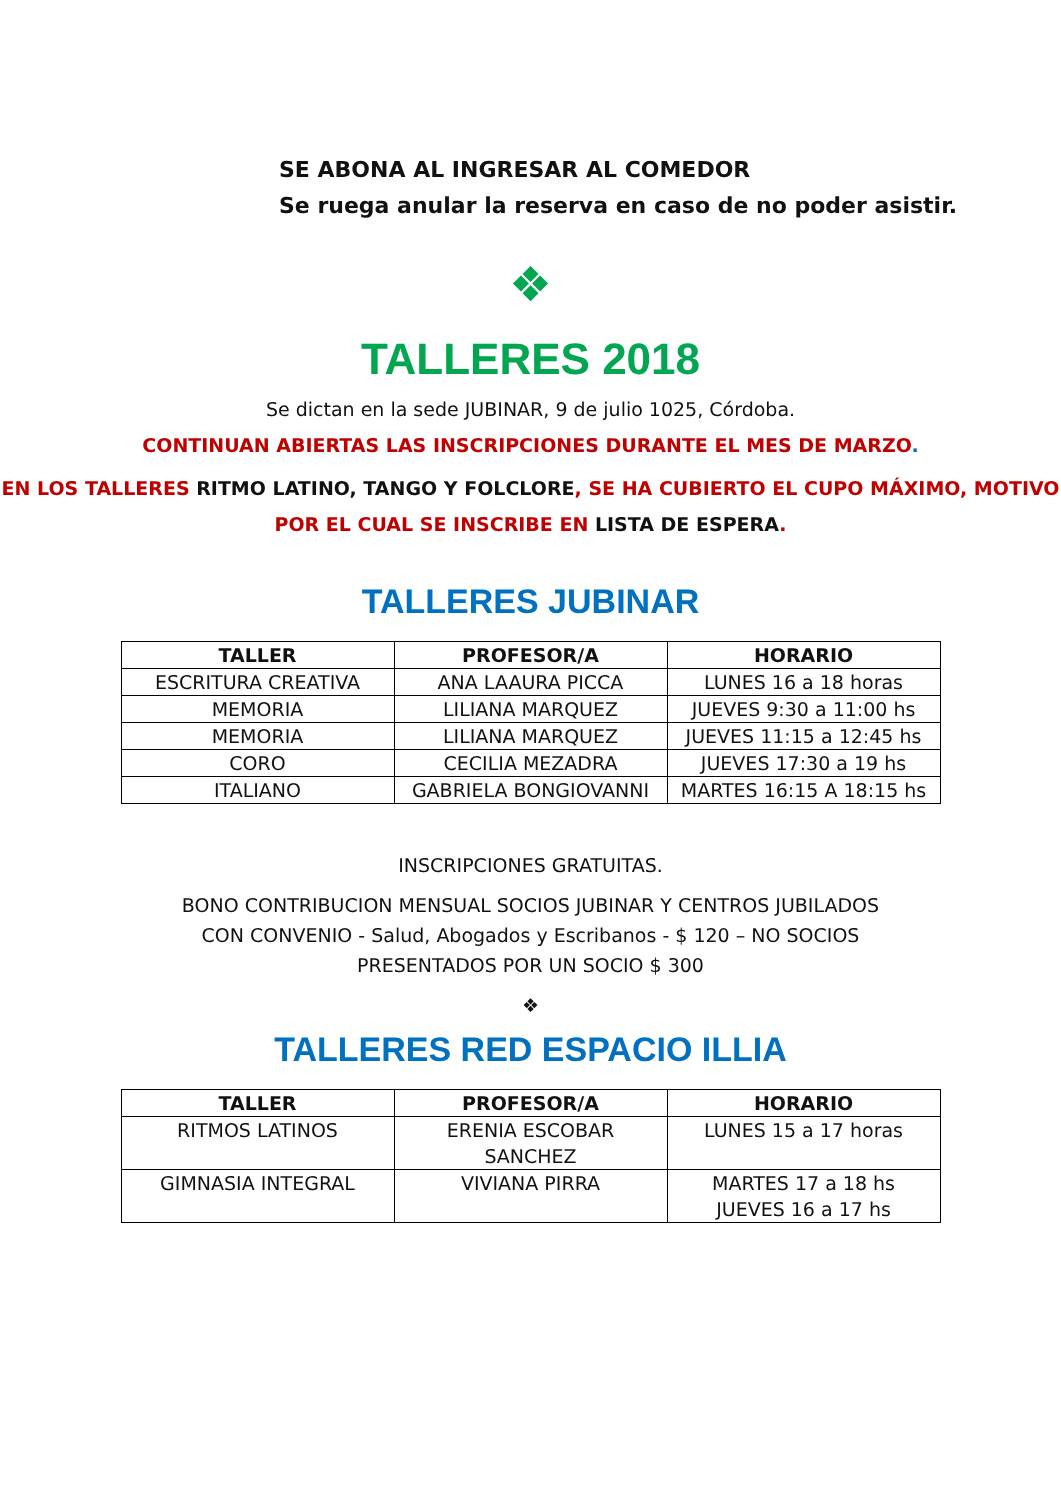SE ABONA AL INGRESAR AL COMEDOR
Se ruega anular la reserva en caso de no poder asistir.
❖
TALLERES 2018
Se dictan en la sede JUBINAR, 9 de julio 1025, Córdoba.
CONTINUAN ABIERTAS LAS INSCRIPCIONES DURANTE EL MES DE MARZO.
EN LOS TALLERES RITMO LATINO, TANGO Y FOLCLORE, SE HA CUBIERTO EL CUPO MÁXIMO, MOTIVO POR EL CUAL SE INSCRIBE EN LISTA DE ESPERA.
TALLERES JUBINAR
| TALLER | PROFESOR/A | HORARIO |
| --- | --- | --- |
| ESCRITURA CREATIVA | ANA LAAURA PICCA | LUNES 16 a 18 horas |
| MEMORIA | LILIANA MARQUEZ | JUEVES 9:30 a 11:00 hs |
| MEMORIA | LILIANA MARQUEZ | JUEVES 11:15 a 12:45 hs |
| CORO | CECILIA MEZADRA | JUEVES 17:30 a 19 hs |
| ITALIANO | GABRIELA BONGIOVANNI | MARTES 16:15 A 18:15 hs |
INSCRIPCIONES GRATUITAS.
BONO CONTRIBUCION MENSUAL SOCIOS JUBINAR Y CENTROS JUBILADOS CON CONVENIO - Salud, Abogados y Escribanos - $ 120 – NO SOCIOS PRESENTADOS POR UN SOCIO $ 300
❖
TALLERES RED ESPACIO ILLIA
| TALLER | PROFESOR/A | HORARIO |
| --- | --- | --- |
| RITMOS LATINOS | ERENIA ESCOBAR SANCHEZ | LUNES 15 a 17 horas |
| GIMNASIA INTEGRAL | VIVIANA PIRRA | MARTES 17 a 18 hs JUEVES 16 a 17 hs |